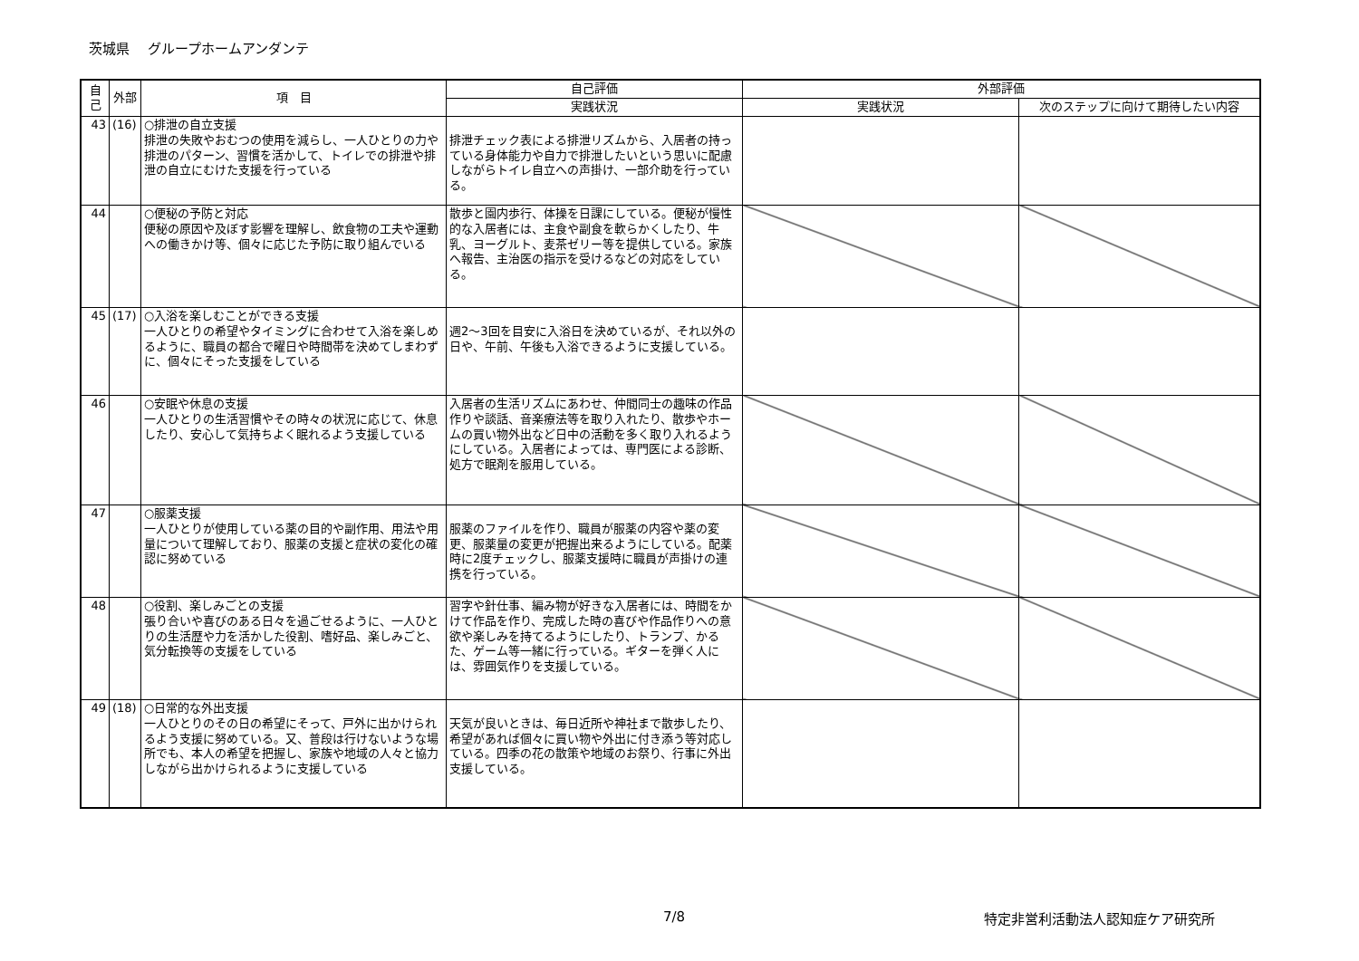茨城県　 グループホームアンダンテ
| 自己 | 外部 | 項 目 | 自己評価 | 外部評価 | |
| --- | --- | --- | --- | --- | --- |
| | | | 実践状況 | 実践状況 | 次のステップに向けて期待したい内容 |
| 43 | (16) | ○排泄の自立支援 排泄の失敗やおむつの使用を減らし、一人ひとりの力や排泄のパターン、習慣を活かして、トイレでの排泄や排泄の自立にむけた支援を行っている | 排泄チェック表による排泄リズムから、入居者の持っている身体能力や自力で排泄したいという思いに配慮しながらトイレ自立への声掛け、一部介助を行っている。 | | |
| 44 | | ○便秘の予防と対応 便秘の原因や及ぼす影響を理解し、飲食物の工夫や運動への働きかけ等、個々に応じた予防に取り組んでいる | 散歩と園内歩行、体操を日課にしている。便秘が慢性的な入居者には、主食や副食を軟らかくしたり、牛乳、ヨーグルト、麦茶ゼリー等を提供している。家族へ報告、主治医の指示を受けるなどの対応をしている。 | | |
| 45 | (17) | ○入浴を楽しむことができる支援 一人ひとりの希望やタイミングに合わせて入浴を楽しめるように、職員の都合で曜日や時間帯を決めてしまわずに、個々にそった支援をしている | 週2～3回を目安に入浴日を決めているが、それ以外の日や、午前、午後も入浴できるように支援している。 | | |
| 46 | | ○安眠や休息の支援 一人ひとりの生活習慣やその時々の状況に応じて、休息したり、安心して気持ちよく眠れるよう支援している | 入居者の生活リズムにあわせ、仲間同士の趣味の作品作りや談話、音楽療法等を取り入れたり、散歩やホームの買い物外出など日中の活動を多く取り入れるようにしている。入居者によっては、専門医による診断、処方で眠剤を服用している。 | | |
| 47 | | ○服薬支援 一人ひとりが使用している薬の目的や副作用、用法や用量について理解しており、服薬の支援と症状の変化の確認に努めている | 服薬のファイルを作り、職員が服薬の内容や薬の変更、服薬量の変更が把握出来るようにしている。配薬時に2度チェックし、服薬支援時に職員が声掛けの連携を行っている。 | | |
| 48 | | ○役割、楽しみごとの支援 張り合いや喜びのある日々を過ごせるように、一人ひとりの生活歴や力を活かした役割、嗜好品、楽しみごと、気分転換等の支援をしている | 習字や針仕事、編み物が好きな入居者には、時間をかけて作品を作り、完成した時の喜びや作品作りへの意欲や楽しみを持てるようにしたり、トランプ、かるた、ゲーム等一緒に行っている。ギターを弾く人には、雰囲気作りを支援している。 | | |
| 49 | (18) | ○日常的な外出支援 一人ひとりのその日の希望にそって、戸外に出かけられるよう支援に努めている。又、普段は行けないような場所でも、本人の希望を把握し、家族や地域の人々と協力しながら出かけられるように支援している | 天気が良いときは、毎日近所や神社まで散歩したり、希望があれば個々に買い物や外出に付き添う等対応している。四季の花の散策や地域のお祭り、行事に外出支援している。 | | |
7/8 特定非営利活動法人認知症ケア研究所